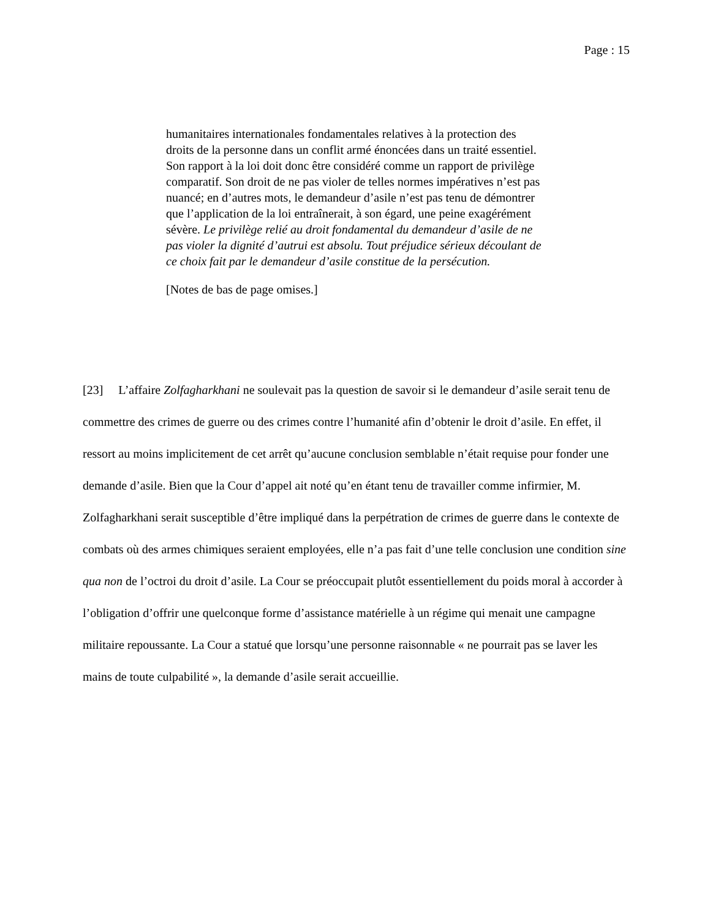Page : 15
humanitaires internationales fondamentales relatives à la protection des droits de la personne dans un conflit armé énoncées dans un traité essentiel. Son rapport à la loi doit donc être considéré comme un rapport de privilège comparatif. Son droit de ne pas violer de telles normes impératives n’est pas nuancé; en d’autres mots, le demandeur d’asile n’est pas tenu de démontrer que l’application de la loi entraînerait, à son égard, une peine exagérément sévère. Le privilège relié au droit fondamental du demandeur d’asile de ne pas violer la dignité d’autrui est absolu. Tout préjudice sérieux découlant de ce choix fait par le demandeur d’asile constitue de la persécution.
[Notes de bas de page omises.]
[23] L’affaire Zolfagharkhani ne soulevait pas la question de savoir si le demandeur d’asile serait tenu de commettre des crimes de guerre ou des crimes contre l’humanité afin d’obtenir le droit d’asile. En effet, il ressort au moins implicitement de cet arrêt qu’aucune conclusion semblable n’était requise pour fonder une demande d’asile. Bien que la Cour d’appel ait noté qu’en étant tenu de travailler comme infirmier, M. Zolfagharkhani serait susceptible d’être impliqué dans la perpétration de crimes de guerre dans le contexte de combats où des armes chimiques seraient employées, elle n’a pas fait d’une telle conclusion une condition sine qua non de l’octroi du droit d’asile. La Cour se préoccupait plutôt essentiellement du poids moral à accorder à l’obligation d’offrir une quelconque forme d’assistance matérielle à un régime qui menait une campagne militaire repoussante. La Cour a statué que lorsqu’une personne raisonnable « ne pourrait pas se laver les mains de toute culpabilité », la demande d’asile serait accueillie.